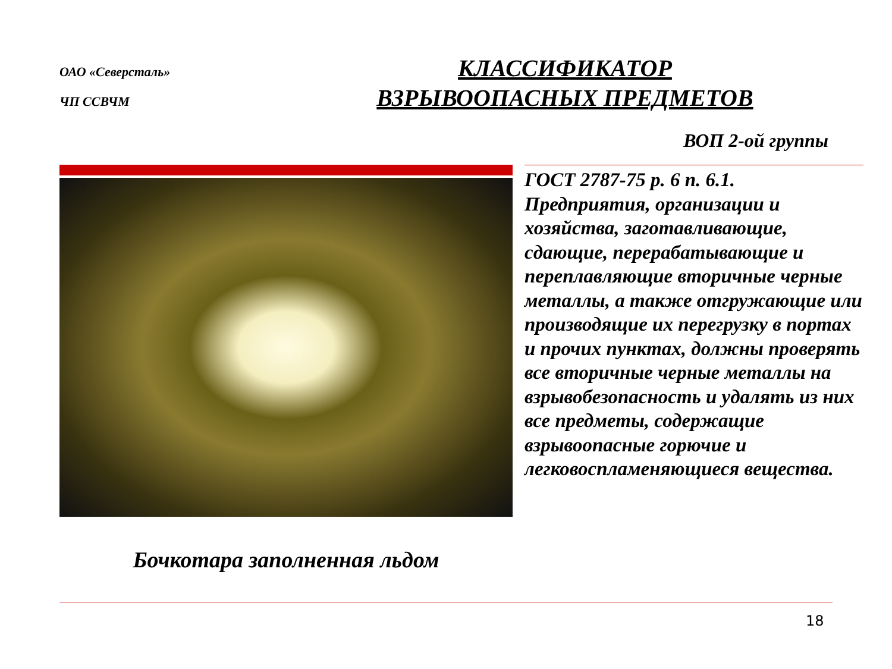ОАО «Северсталь»
ЧП ССВЧМ
КЛАССИФИКАТОР
ВЗРЫВООПАСНЫХ ПРЕДМЕТОВ
ВОП 2-ой группы
Бочкотара заполненная льдом
ГОСТ 2787-75 р. 6 п. 6.1.
Предприятия, организации и хозяйства, заготавливающие, сдающие, перерабатывающие и переплавляющие вторичные черные металлы, а также отгружающие или производящие их перегрузку в портах и прочих пунктах, должны проверять все вторичные черные металлы на взрывобезопасность и удалять из них все предметы, содержащие взрывоопасные горючие и легковоспламеняющиеся вещества.
18